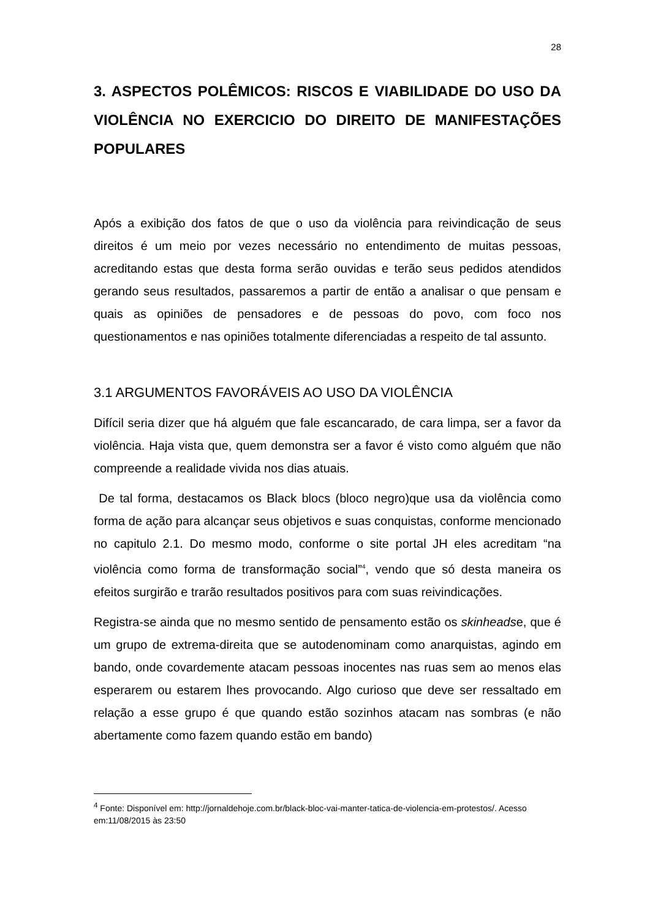28
3. ASPECTOS POLÊMICOS: RISCOS E VIABILIDADE DO USO DA VIOLÊNCIA NO EXERCICIO DO DIREITO DE MANIFESTAÇÕES POPULARES
Após a exibição dos fatos de que o uso da violência para reivindicação de seus direitos é um meio por vezes necessário no entendimento de muitas pessoas, acreditando estas que desta forma serão ouvidas e terão seus pedidos atendidos gerando seus resultados, passaremos a partir de então a analisar o que pensam e quais as opiniões de pensadores e de pessoas do povo, com foco nos questionamentos e nas opiniões totalmente diferenciadas a respeito de tal assunto.
3.1 ARGUMENTOS FAVORÁVEIS AO USO DA VIOLÊNCIA
Difícil seria dizer que há alguém que fale escancarado, de cara limpa, ser a favor da violência. Haja vista que, quem demonstra ser a favor é visto como alguém que não compreende a realidade vivida nos dias atuais.
De tal forma, destacamos os Black blocs (bloco negro)que usa da violência como forma de ação para alcançar seus objetivos e suas conquistas, conforme mencionado no capitulo 2.1. Do mesmo modo, conforme o site portal JH eles acreditam “na violência como forma de transformação social”<sup>4</sup>, vendo que só desta maneira os efeitos surgirão e trarão resultados positivos para com suas reivindicações.
Registra-se ainda que no mesmo sentido de pensamento estão os skinheadse, que é um grupo de extrema-direita que se autodenominam como anarquistas, agindo em bando, onde covardemente atacam pessoas inocentes nas ruas sem ao menos elas esperarem ou estarem lhes provocando. Algo curioso que deve ser ressaltado em relação a esse grupo é que quando estão sozinhos atacam nas sombras (e não abertamente como fazem quando estão em bando)
<sup>4</sup> Fonte: Disponível em: http://jornaldehoje.com.br/black-bloc-vai-manter-tatica-de-violencia-em-protestos/. Acesso em:11/08/2015 às 23:50